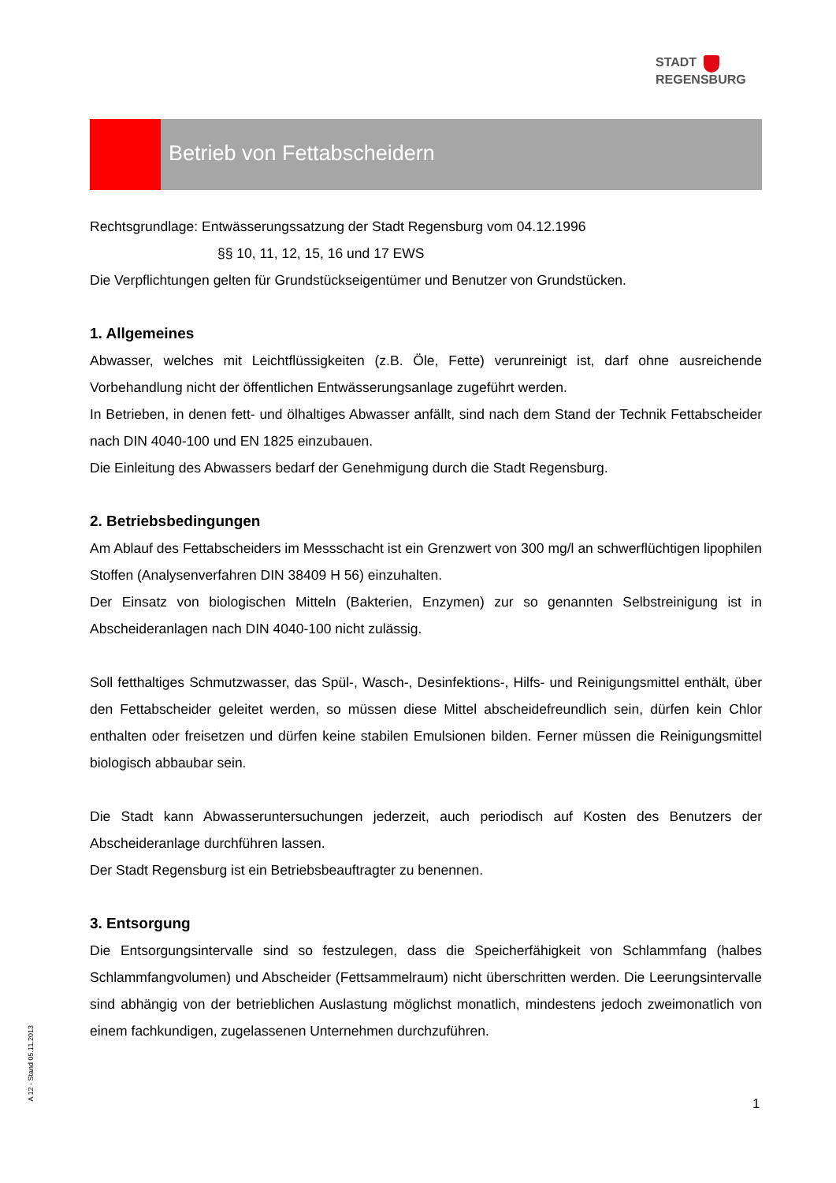STADT
REGENSBURG
Betrieb von Fettabscheidern
Rechtsgrundlage: Entwässerungssatzung der Stadt Regensburg vom 04.12.1996
§§ 10, 11, 12, 15, 16 und 17 EWS
Die Verpflichtungen gelten für Grundstückseigentümer und Benutzer von Grundstücken.
1. Allgemeines
Abwasser, welches mit Leichtflüssigkeiten (z.B. Öle, Fette) verunreinigt ist, darf ohne ausreichende Vorbehandlung nicht der öffentlichen Entwässerungsanlage zugeführt werden.
In Betrieben, in denen fett- und ölhaltiges Abwasser anfällt, sind nach dem Stand der Technik Fettabscheider nach DIN 4040-100 und EN 1825 einzubauen.
Die Einleitung des Abwassers bedarf der Genehmigung durch die Stadt Regensburg.
2. Betriebsbedingungen
Am Ablauf des Fettabscheiders im Messschacht ist ein Grenzwert von 300 mg/l an schwerflüchtigen lipophilen Stoffen (Analysenverfahren DIN 38409 H 56) einzuhalten.
Der Einsatz von biologischen Mitteln (Bakterien, Enzymen) zur so genannten Selbstreinigung ist in Abscheideranlagen nach DIN 4040-100 nicht zulässig.
Soll fetthaltiges Schmutzwasser, das Spül-, Wasch-, Desinfektions-, Hilfs- und Reinigungsmittel enthält, über den Fettabscheider geleitet werden, so müssen diese Mittel abscheidefreundlich sein, dürfen kein Chlor enthalten oder freisetzen und dürfen keine stabilen Emulsionen bilden. Ferner müssen die Reinigungsmittel biologisch abbaubar sein.
Die Stadt kann Abwasseruntersuchungen jederzeit, auch periodisch auf Kosten des Benutzers der Abscheideranlage durchführen lassen.
Der Stadt Regensburg ist ein Betriebsbeauftragter zu benennen.
3. Entsorgung
Die Entsorgungsintervalle sind so festzulegen, dass die Speicherfähigkeit von Schlammfang (halbes Schlammfangvolumen) und Abscheider (Fettsammelraum) nicht überschritten werden. Die Leerungsintervalle sind abhängig von der betrieblichen Auslastung möglichst monatlich, mindestens jedoch zweimonatlich von einem fachkundigen, zugelassenen Unternehmen durchzuführen.
A 12 - Stand 05.11.2013
1